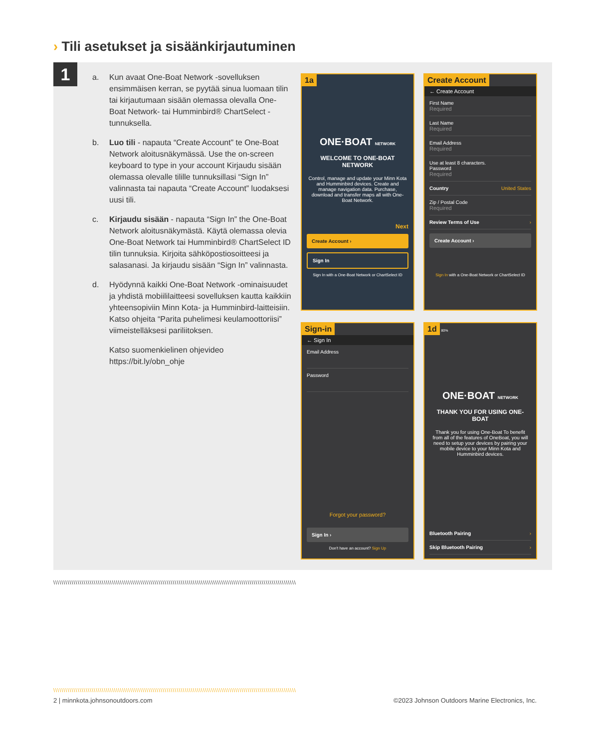› Tili asetukset ja sisäänkirjautuminen
1
a. Kun avaat One-Boat Network -sovelluksen ensimmäisen kerran, se pyytää sinua luomaan tilin tai kirjautumaan sisään olemassa olevalla One-Boat Network- tai Humminbird® ChartSelect -tunnuksella.
b. Luo tili - napauta “Create Account” te One-Boat Network aloitusnäkymässä. Use the on-screen keyboard to type in your account Kirjaudu sisään olemassa olevalle tilille tunnuksillasi “Sign In” valinnasta tai napauta “Create Account” luodaksesi uusi tili.
c. Kirjaudu sisään - napauta “Sign In” the One-Boat Network aloitusnäkymästä. Käytä olemassa olevia One-Boat Network tai Humminbird® ChartSelect ID tilin tunnuksia. Kirjoita sähköpostiosoitteesi ja salasanasi. Ja kirjaudu sisään “Sign In” valinnasta.
d. Hyödynnä kaikki One-Boat Network -ominaisuudet ja yhdistä mobiililaitteesi sovelluksen kautta kaikkiin yhteensopiviin Minn Kota- ja Humminbird-laitteisiin. Katso ohjeita “Parita puhelimesi keulamoottoriisi” viimeistelläksesi pariliitoksen.
Katso suomenkielinen ohjevideo
https://bit.ly/obn_ohje
1a
ONE·BOAT NETWORK
WELCOME TO ONE-BOAT NETWORK
Control, manage and update your Minn Kota and Humminbird devices. Create and manage navigation data. Purchase, download and transfer maps all with One-Boat Network.
Next
Create Account ›
Sign In
Sign In with a One-Boat Network or ChartSelect ID
Create Account
← Create Account
First Name
Required
Last Name
Required
Email Address
Required
Use at least 8 characters.
Password
Required
Country United States
Zip / Postal Code
Required
Review Terms of Use ›
Create Account ›
Sign In with a One-Boat Network or ChartSelect ID
Sign-in
← Sign In
Email Address
Password
Forgot your password?
Sign In ›
Don't have an account? Sign Up
1d 80%
ONE·BOAT NETWORK
THANK YOU FOR USING ONE-BOAT
Thank you for using One-Boat To benefit from all of the features of OneBoat, you will need to setup your devices by pairing your mobile device to your Minn Kota and Humminbird devices.
Bluetooth Pairing ›
Skip Bluetooth Pairing ›
\\\\\\\\\\\\\\\\\\\\\\\\\\\\\\\\\\\\\\\\\\\\\\\\\\\\\\\\\\\\\\\\\\\\\\\\\\\\\\\\\\\\\\\\\\\\\\\\\\\\\\\\\\\\\\\\\\\\\\\\
\\\\\\\\\\\\\\\\\\\\\\\\\\\\\\\\\\\\\\\\\\\\\\\\\\\\\\\\\\\\\\\\\\\\\\\\\\\\\\\\\\\\\\\\\\\\\\\\\\\\\\\\\\\\\\\\\\\\\\\\
2 | minnkota.johnsonoutdoors.com
©2023 Johnson Outdoors Marine Electronics, Inc.